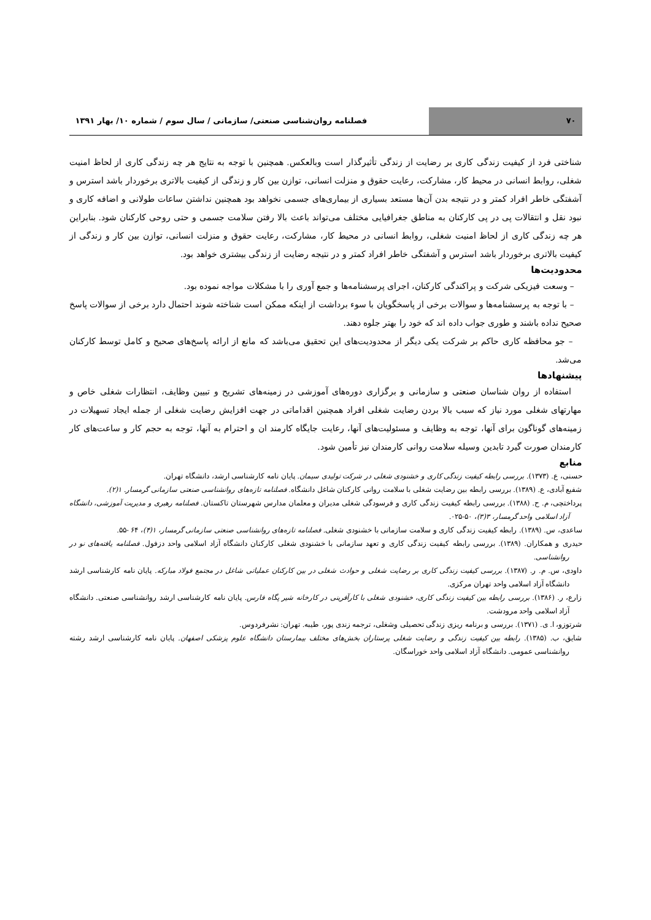۷۰ فصلنامه روان‌شناسی صنعتی/ سازمانی / سال سوم / شماره ۱۰/ بهار ۱۳۹۱
شناختی فرد از کیفیت زندگی کاری بر رضایت از زندگی تأثیرگذار است وبالعکس. همچنین با توجه به نتایج هر چه زندگی کاری از لحاظ امنیت شغلی، روابط انسانی در محیط کار، مشارکت، رعایت حقوق و منزلت انسانی، توازن بین کار و زندگی از کیفیت بالاتری برخوردار باشد استرس و آشفتگی خاطر افراد کمتر و در نتیجه بدن آن‌ها مستعد بسیاری از بیماری‌های جسمی نخواهد بود همچنین نداشتن ساعات طولانی و اضافه کاری و نبود نقل و انتقالات پی در پی کارکنان به مناطق جغرافیایی مختلف می‌تواند باعث بالا رفتن سلامت جسمی و حتی روحی کارکنان شود. بنابراین هر چه زندگی کاری از لحاظ امنیت شغلی، روابط انسانی در محیط کار، مشارکت، رعایت حقوق و منزلت انسانی، توازن بین کار و زندگی از کیفیت بالاتری برخوردار باشد استرس و آشفتگی خاطر افراد کمتر و در نتیجه رضایت از زندگی بیشتری خواهد بود.
محدودیت‌ها
– وسعت فیزیکی شرکت و پراکندگی کارکنان، اجرای پرسشنامه‌ها و جمع آوری را با مشکلات مواجه نموده بود.
– با توجه به پرسشنامه‌ها و سوالات برخی از پاسخگویان با سوء برداشت از اینکه ممکن است شناخته شوند احتمال دارد برخی از سوالات پاسخ صحیح نداده باشند و طوری جواب داده اند که خود را بهتر جلوه دهند.
– جو محافظه کاری حاکم بر شرکت یکی دیگر از محدودیت‌های این تحقیق می‌باشد که مانع از ارائه پاسخ‌های صحیح و کامل توسط کارکنان می‌شد.
پیشنهادها
استفاده از روان شناسان صنعتی و سازمانی و برگزاری دوره‌های آموزشی در زمینه‌های تشریح و تبیین وظایف، انتظارات شغلی خاص و مهارتهای شغلی مورد نیاز که سبب بالا بردن رضایت شغلی افراد همچنین اقداماتی در جهت افزایش رضایت شغلی از جمله ایجاد تسهیلات در زمینه‌های گوناگون برای آنها، توجه به وظایف و مسئولیت‌های آنها، رعایت جایگاه کارمند ان و احترام به آنها، توجه به حجم کار و ساعت‌های کار کارمندان صورت گیرد تابدین وسیله سلامت روانی کارمندان نیز تأمین شود.
منابع
حسنی، ع. (۱۳۷۳). بررسی رابطه کیفیت زندگی کاری و خشنودی شغلی در شرکت تولیدی سیمان. پایان نامه کارشناسی ارشد، دانشگاه تهران.
شفیع آبادی، ع. (۱۳۸۹). بررسی رابطه بین رضایت شغلی با سلامت روانی کارکنان شاغل دانشگاه. فصلنامه تازه‌های روانشناسی صنعتی سازمانی گرمسار. ۱(۲).
پرداختچی، م. ح. (۱۳۸۸). بررسی رابطه کیفیت زندگی کاری و فرسودگی شغلی مدیران و معلمان مدارس شهرستان تاکستان. فصلنامه رهبری و مدیریت آموزشی، دانشگاه آزاد اسلامی واحد گرمسار، ۳(۳)، ۵۰-۰۲۵.
ساعدی، س. (۱۳۸۹). رابطه کیفیت زندگی کاری و سلامت سازمانی با خشنودی شغلی. فصلنامه تازه‌های روانشناسی صنعتی سازمانی گرمسار، ۱(۴)، ۶۴ -۵۵.
حیدری و همکاران. (۱۳۸۹). بررسی رابطه کیفیت زندگی کاری و تعهد سازمانی با خشنودی شغلی کارکنان دانشگاه آزاد اسلامی واحد دزفول. فصلنامه یافته‌های نو در روانشناسی.
داودی، س. م. ر. (۱۳۸۷). بررسی کیفیت زندگی کاری بر رضایت شغلی و حوادث شغلی در بین کارکنان عملیاتی شاغل در مجتمع فولاد مبارکه. پایان نامه کارشناسی ارشد دانشگاه آزاد اسلامی واحد تهران مرکزی.
زارع، ر. (۱۳۸۶). بررسی رابطه بین کیفیت زندگی کاری، خشنودی شغلی با کارآفرینی در کارخانه شیر پگاه فارس. پایان نامه کارشناسی ارشد روانشناسی صنعتی. دانشگاه آزاد اسلامی واحد مرودشت.
شرتوزو، ا. ی. (۱۳۷۱). بررسی و برنامه ریزی زندگی تحصیلی وشغلی، ترجمه زندی پور، طیبه. تهران: نشرفردوس.
شایق، ب. (۱۳۸۵). رابطه بین کیفیت زندگی و رضایت شغلی پرستاران بخش‌های مختلف بیمارستان دانشگاه علوم پزشکی اصفهان. پایان نامه کارشناسی ارشد رشته روانشناسی عمومی. دانشگاه آزاد اسلامی واحد خوراسگان.